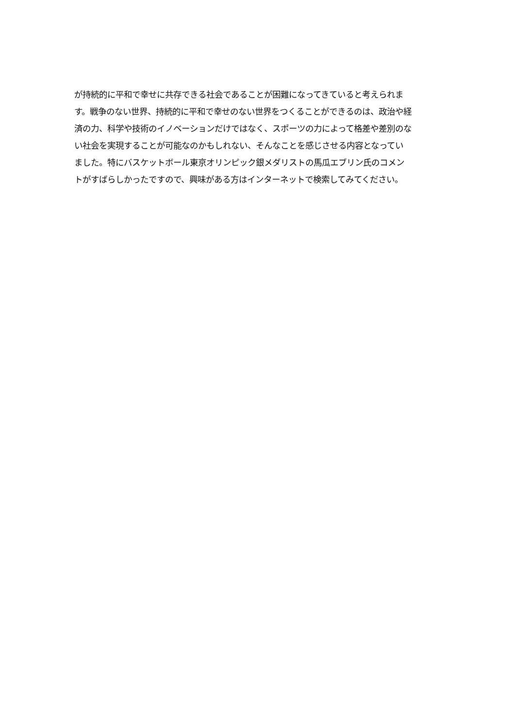が持続的に平和で幸せに共存できる社会であることが困難になってきていると考えられま
す。戦争のない世界、持続的に平和で幸せのない世界をつくることができるのは、政治や経
済の力、科学や技術のイノベーションだけではなく、スポーツの力によって格差や差別のな
い社会を実現することが可能なのかもしれない、そんなことを感じさせる内容となってい
ました。特にバスケットボール東京オリンピック銀メダリストの馬瓜エブリン氏のコメン
トがすばらしかったですので、興味がある方はインターネットで検索してみてください。